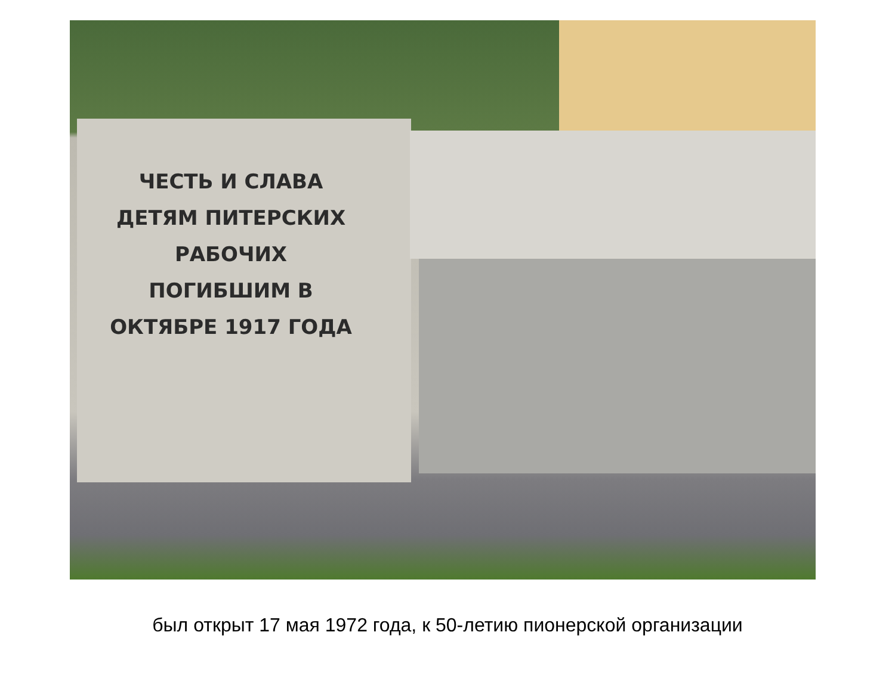ЧЕСТЬ И СЛАВА
ДЕТЯМ ПИТЕРСКИХ
РАБОЧИХ
ПОГИБШИМ В
ОКТЯБРЕ 1917 ГОДА
был открыт 17 мая 1972 года, к 50-летию пионерской организации